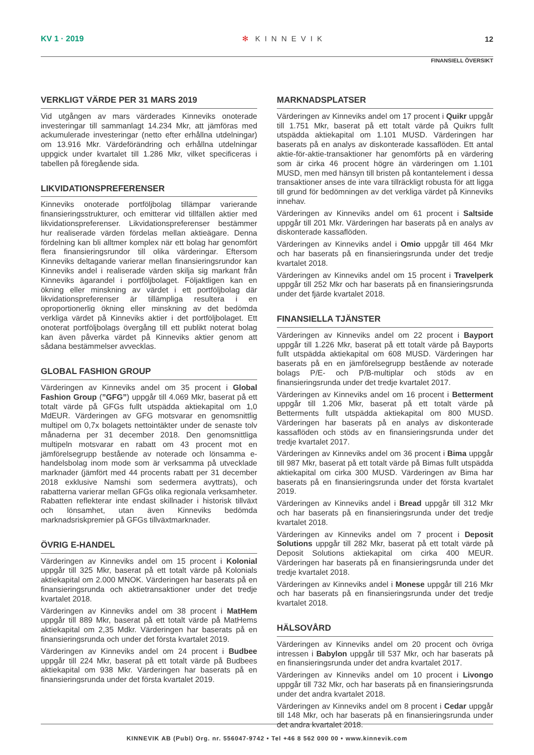KV 1 · 2019 ✻ KINNEVIK 12
FINANSIELL ÖVERSIKT
VERKLIGT VÄRDE PER 31 MARS 2019
Vid utgången av mars värderades Kinneviks onoterade investeringar till sammanlagt 14.234 Mkr, att jämföras med ackumulerade investeringar (netto efter erhållna utdelningar) om 13.916 Mkr. Värdeförändring och erhållna utdelningar uppgick under kvartalet till 1.286 Mkr, vilket specificeras i tabellen på föregående sida.
LIKVIDATIONSPREFERENSER
Kinneviks onoterade portföljbolag tillämpar varierande finansieringsstrukturer, och emitterar vid tillfällen aktier med likvidationspreferenser. Likvidationspreferenser bestämmer hur realiserade värden fördelas mellan aktieägare. Denna fördelning kan bli alltmer komplex när ett bolag har genomfört flera finansieringsrundor till olika värderingar. Eftersom Kinneviks deltagande varierar mellan finansieringsrundor kan Kinneviks andel i realiserade värden skilja sig markant från Kinneviks ägarandel i portföljbolaget. Följaktligen kan en ökning eller minskning av värdet i ett portföljbolag där likvidationspreferenser är tillämpliga resultera i en oproportionerlig ökning eller minskning av det bedömda verkliga värdet på Kinneviks aktier i det portföljbolaget. Ett onoterat portföljbolags övergång till ett publikt noterat bolag kan även påverka värdet på Kinneviks aktier genom att sådana bestämmelser avvecklas.
GLOBAL FASHION GROUP
Värderingen av Kinneviks andel om 35 procent i Global Fashion Group (”GFG”) uppgår till 4.069 Mkr, baserat på ett totalt värde på GFGs fullt utspädda aktiekapital om 1,0 MdEUR. Värderingen av GFG motsvarar en genomsnittlig multipel om 0,7x bolagets nettointäkter under de senaste tolv månaderna per 31 december 2018. Den genomsnittliga multipeln motsvarar en rabatt om 43 procent mot en jämförelsegrupp bestående av noterade och lönsamma e-handelsbolag inom mode som är verksamma på utvecklade marknader (jämfört med 44 procents rabatt per 31 december 2018 exklusive Namshi som sedermera avyttrats), och rabatterna varierar mellan GFGs olika regionala verksamheter. Rabatten reflekterar inte endast skillnader i historisk tillväxt och lönsamhet, utan även Kinneviks bedömda marknadsriskpremier på GFGs tillväxtmarknader.
ÖVRIG E-HANDEL
Värderingen av Kinneviks andel om 15 procent i Kolonial uppgår till 325 Mkr, baserat på ett totalt värde på Kolonials aktiekapital om 2.000 MNOK. Värderingen har baserats på en finansieringsrunda och aktietransaktioner under det tredje kvartalet 2018.
Värderingen av Kinneviks andel om 38 procent i MatHem uppgår till 889 Mkr, baserat på ett totalt värde på MatHems aktiekapital om 2,35 Mdkr. Värderingen har baserats på en finansieringsrunda och under det första kvartalet 2019.
Värderingen av Kinneviks andel om 24 procent i Budbee uppgår till 224 Mkr, baserat på ett totalt värde på Budbees aktiekapital om 938 Mkr. Värderingen har baserats på en finansieringsrunda under det första kvartalet 2019.
MARKNADSPLATSER
Värderingen av Kinneviks andel om 17 procent i Quikr uppgår till 1.751 Mkr, baserat på ett totalt värde på Quikrs fullt utspädda aktiekapital om 1.101 MUSD. Värderingen har baserats på en analys av diskonterade kassaflöden. Ett antal aktie-för-aktie-transaktioner har genomförts på en värdering som är cirka 46 procent högre än värderingen om 1.101 MUSD, men med hänsyn till bristen på kontantelement i dessa transaktioner anses de inte vara tillräckligt robusta för att ligga till grund för bedömningen av det verkliga värdet på Kinneviks innehav.
Värderingen av Kinneviks andel om 61 procent i Saltside uppgår till 201 Mkr. Värderingen har baserats på en analys av diskonterade kassaflöden.
Värderingen av Kinneviks andel i Omio uppgår till 464 Mkr och har baserats på en finansieringsrunda under det tredje kvartalet 2018.
Värderingen av Kinneviks andel om 15 procent i Travelperk uppgår till 252 Mkr och har baserats på en finansieringsrunda under det fjärde kvartalet 2018.
FINANSIELLA TJÄNSTER
Värderingen av Kinneviks andel om 22 procent i Bayport uppgår till 1.226 Mkr, baserat på ett totalt värde på Bayports fullt utspädda aktiekapital om 608 MUSD. Värderingen har baserats på en en jämförelsegrupp bestående av noterade bolags P/E- och P/B-multiplar och stöds av en finansieringsrunda under det tredje kvartalet 2017.
Värderingen av Kinneviks andel om 16 procent i Betterment uppgår till 1.206 Mkr, baserat på ett totalt värde på Betterments fullt utspädda aktiekapital om 800 MUSD. Värderingen har baserats på en analys av diskonterade kassaflöden och stöds av en finansieringsrunda under det tredje kvartalet 2017.
Värderingen av Kinneviks andel om 36 procent i Bima uppgår till 987 Mkr, baserat på ett totalt värde på Bimas fullt utspädda aktiekapital om cirka 300 MUSD. Värderingen av Bima har baserats på en finansieringsrunda under det första kvartalet 2019.
Värderingen av Kinneviks andel i Bread uppgår till 312 Mkr och har baserats på en finansieringsrunda under det tredje kvartalet 2018.
Värderingen av Kinneviks andel om 7 procent i Deposit Solutions uppgår till 282 Mkr, baserat på ett totalt värde på Deposit Solutions aktiekapital om cirka 400 MEUR. Värderingen har baserats på en finansieringsrunda under det tredje kvartalet 2018.
Värderingen av Kinneviks andel i Monese uppgår till 216 Mkr och har baserats på en finansieringsrunda under det tredje kvartalet 2018.
HÄLSOVÅRD
Värderingen av Kinneviks andel om 20 procent och övriga intressen i Babylon uppgår till 537 Mkr, och har baserats på en finansieringsrunda under det andra kvartalet 2017.
Värderingen av Kinneviks andel om 10 procent i Livongo uppgår till 732 Mkr, och har baserats på en finansieringsrunda under det andra kvartalet 2018.
Värderingen av Kinneviks andel om 8 procent i Cedar uppgår till 148 Mkr, och har baserats på en finansieringsrunda under det andra kvartalet 2018.
KINNEVIK AB (Publ) Org. nr. 556047-9742 • Tel +46 8 562 000 00 • www.kinnevik.com